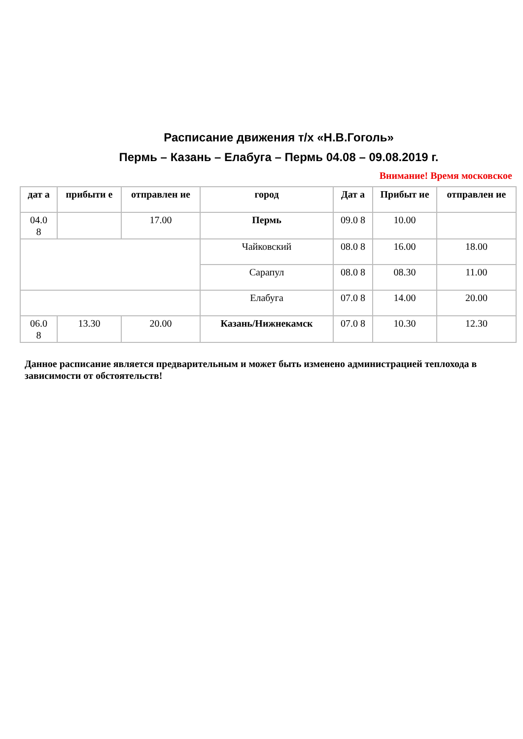Расписание движения т/х «Н.В.Гоголь»
Пермь – Казань – Елабуга – Пермь 04.08 – 09.08.2019 г.
Внимание! Время московское
| дат а | прибыти е | отправлен ие | город | Дат а | Прибыт ие | отправлен ие |
| --- | --- | --- | --- | --- | --- | --- |
| 04.0 8 | | 17.00 | Пермь | 09.0 8 | 10.00 | |
| | | | Чайковский | 08.0 8 | 16.00 | 18.00 |
| | | | Сарапул | 08.0 8 | 08.30 | 11.00 |
| | | | Елабуга | 07.0 8 | 14.00 | 20.00 |
| 06.0 8 | 13.30 | 20.00 | Казань/Нижнекамск | 07.0 8 | 10.30 | 12.30 |
Данное расписание является предварительным и может быть изменено администрацией теплохода в зависимости от обстоятельств!